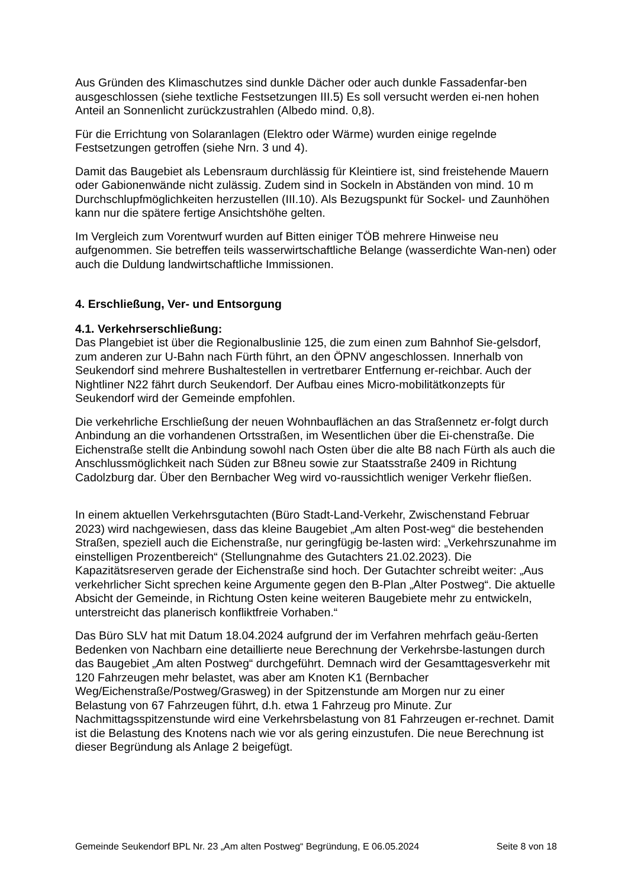Aus Gründen des Klimaschutzes sind dunkle Dächer oder auch dunkle Fassadenfar-ben ausgeschlossen (siehe textliche Festsetzungen III.5) Es soll versucht werden ei-nen hohen Anteil an Sonnenlicht zurückzustrahlen (Albedo mind. 0,8).
Für die Errichtung von Solaranlagen (Elektro oder Wärme) wurden einige regelnde Festsetzungen getroffen (siehe Nrn. 3 und 4).
Damit das Baugebiet als Lebensraum durchlässig für Kleintiere ist, sind freistehende Mauern oder Gabionenwände nicht zulässig. Zudem sind in Sockeln in Abständen von mind. 10 m Durchschlupfmöglichkeiten herzustellen (III.10). Als Bezugspunkt für Sockel- und Zaunhöhen kann nur die spätere fertige Ansichtshöhe gelten.
Im Vergleich zum Vorentwurf wurden auf Bitten einiger TÖB mehrere Hinweise neu aufgenommen. Sie betreffen teils wasserwirtschaftliche Belange (wasserdichte Wan-nen) oder auch die Duldung landwirtschaftliche Immissionen.
4. Erschließung, Ver- und Entsorgung
4.1. Verkehrserschließung:
Das Plangebiet ist über die Regionalbuslinie 125, die zum einen zum Bahnhof Sie-gelsdorf, zum anderen zur U-Bahn nach Fürth führt, an den ÖPNV angeschlossen. Innerhalb von Seukendorf sind mehrere Bushaltestellen in vertretbarer Entfernung er-reichbar. Auch der Nightliner N22 fährt durch Seukendorf. Der Aufbau eines Micro-mobilitätkonzepts für Seukendorf wird der Gemeinde empfohlen.
Die verkehrliche Erschließung der neuen Wohnbauflächen an das Straßennetz er-folgt durch Anbindung an die vorhandenen Ortsstraßen, im Wesentlichen über die Ei-chenstraße. Die Eichenstraße stellt die Anbindung sowohl nach Osten über die alte B8 nach Fürth als auch die Anschlussmöglichkeit nach Süden zur B8neu sowie zur Staatsstraße 2409 in Richtung Cadolzburg dar. Über den Bernbacher Weg wird vo-raussichtlich weniger Verkehr fließen.
In einem aktuellen Verkehrsgutachten (Büro Stadt-Land-Verkehr, Zwischenstand Februar 2023) wird nachgewiesen, dass das kleine Baugebiet „Am alten Post-weg“ die bestehenden Straßen, speziell auch die Eichenstraße, nur geringfügig be-lasten wird: „Verkehrszunahme im einstelligen Prozentbereich“ (Stellungnahme des Gutachters 21.02.2023). Die Kapazitätsreserven gerade der Eichenstraße sind hoch. Der Gutachter schreibt weiter: „Aus verkehrlicher Sicht sprechen keine Argumente gegen den B-Plan „Alter Postweg“. Die aktuelle Absicht der Gemeinde, in Richtung Osten keine weiteren Baugebiete mehr zu entwickeln, unterstreicht das planerisch konfliktfreie Vorhaben.“
Das Büro SLV hat mit Datum 18.04.2024 aufgrund der im Verfahren mehrfach geäu-ßerten Bedenken von Nachbarn eine detaillierte neue Berechnung der Verkehrsbe-lastungen durch das Baugebiet „Am alten Postweg“ durchgeführt. Demnach wird der Gesamttagesverkehr mit 120 Fahrzeugen mehr belastet, was aber am Knoten K1 (Bernbacher Weg/Eichenstraße/Postweg/Grasweg) in der Spitzenstunde am Morgen nur zu einer Belastung von 67 Fahrzeugen führt, d.h. etwa 1 Fahrzeug pro Minute. Zur Nachmittagsspitzenstunde wird eine Verkehrsbelastung von 81 Fahrzeugen er-rechnet. Damit ist die Belastung des Knotens nach wie vor als gering einzustufen. Die neue Berechnung ist dieser Begründung als Anlage 2 beigefügt.
Gemeinde Seukendorf BPL Nr. 23 „Am alten Postweg“ Begründung, E 06.05.2024 Seite 8 von 18